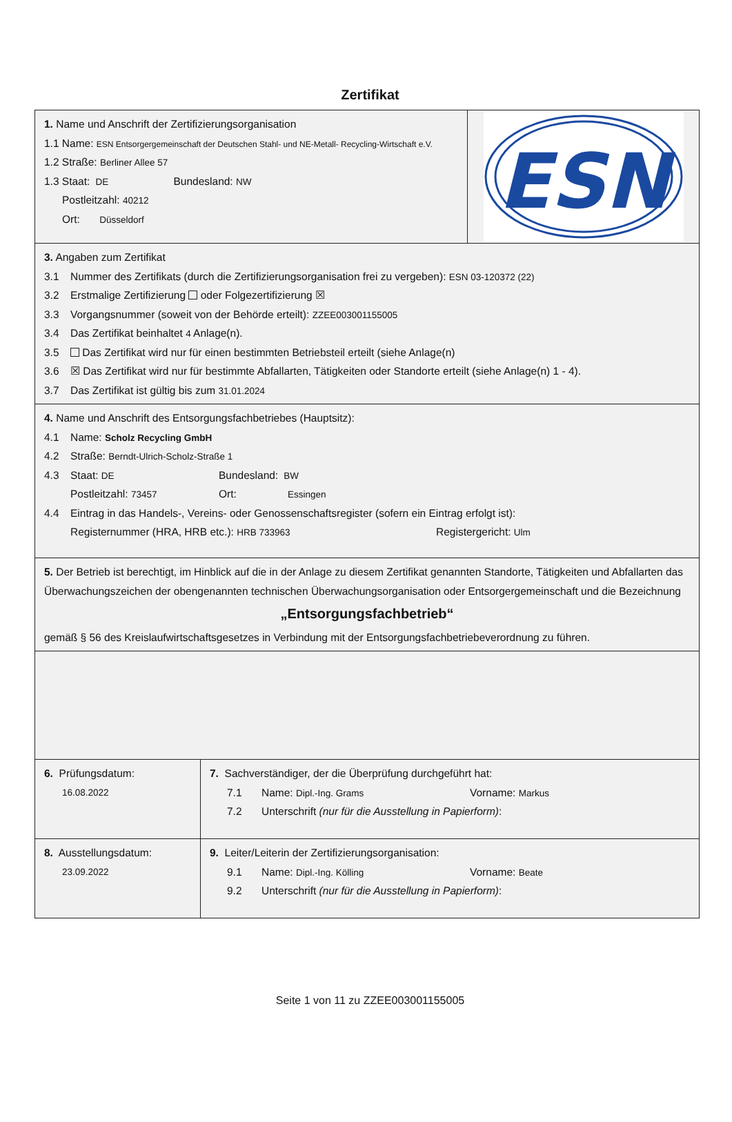Zertifikat
1. Name und Anschrift der Zertifizierungsorganisation
1.1 Name: ESN Entsorgergemeinschaft der Deutschen Stahl- und NE-Metall- Recycling-Wirtschaft e.V.
1.2 Straße: Berliner Allee 57
1.3 Staat: DE Bundesland: NW
Postleitzahl: 40212
Ort: Düsseldorf
ESN
3. Angaben zum Zertifikat
3.1 Nummer des Zertifikats (durch die Zertifizierungsorganisation frei zu vergeben): ESN 03-120372 (22)
3.2 Erstmalige Zertifizierung oder Folgezertifizierung ☒
3.3 Vorgangsnummer (soweit von der Behörde erteilt): ZZEE003001155005
3.4 Das Zertifikat beinhaltet 4 Anlage(n).
3.5 Das Zertifikat wird nur für einen bestimmten Betriebsteil erteilt (siehe Anlage(n)
3.6 ☒ Das Zertifikat wird nur für bestimmte Abfallarten, Tätigkeiten oder Standorte erteilt (siehe Anlage(n) 1 - 4).
3.7 Das Zertifikat ist gültig bis zum 31.01.2024
4. Name und Anschrift des Entsorgungsfachbetriebes (Hauptsitz):
4.1 Name: Scholz Recycling GmbH
4.2 Straße: Berndt-Ulrich-Scholz-Straße 1
4.3 Staat: DE Bundesland: BW
Postleitzahl: 73457 Ort: Essingen
4.4 Eintrag in das Handels-, Vereins- oder Genossenschaftsregister (sofern ein Eintrag erfolgt ist):
Registernummer (HRA, HRB etc.): HRB 733963 Registergericht: Ulm
5. Der Betrieb ist berechtigt, im Hinblick auf die in der Anlage zu diesem Zertifikat genannten Standorte, Tätigkeiten und Abfallarten das Überwachungszeichen der obengenannten technischen Überwachungsorganisation oder Entsorgergemeinschaft und die Bezeichnung
„Entsorgungsfachbetrieb“
gemäß § 56 des Kreislaufwirtschaftsgesetzes in Verbindung mit der Entsorgungsfachbetriebeverordnung zu führen.
6. Prüfungsdatum:
16.08.2022
7. Sachverständiger, der die Überprüfung durchgeführt hat:
7.1 Name: Dipl.-Ing. Grams Vorname: Markus
7.2 Unterschrift (nur für die Ausstellung in Papierform):
8. Ausstellungsdatum:
23.09.2022
9. Leiter/Leiterin der Zertifizierungsorganisation:
9.1 Name: Dipl.-Ing. Kölling Vorname: Beate
9.2 Unterschrift (nur für die Ausstellung in Papierform):
Seite 1 von 11 zu ZZEE003001155005